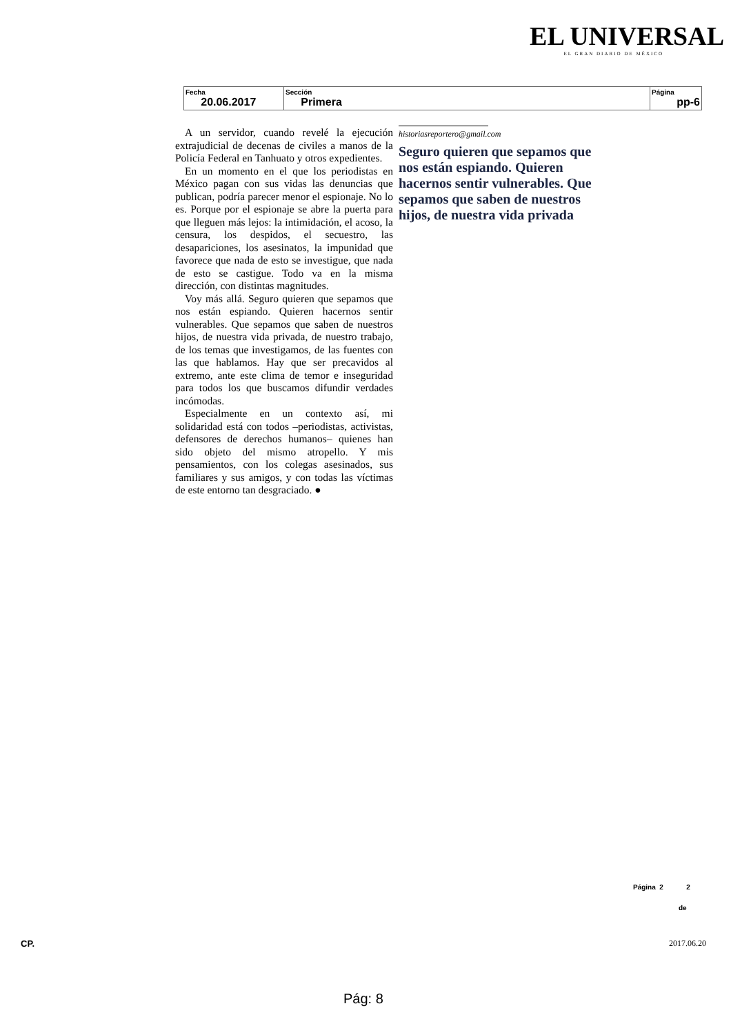EL UNIVERSAL
EL GRAN DIARIO DE MÉXICO
| Fecha 20.06.2017 | Sección Primera | Página pp-6 |
A un servidor, cuando revelé la ejecución extrajudicial de decenas de civiles a manos de la Policía Federal en Tanhuato y otros expedientes.
En un momento en el que los periodistas en México pagan con sus vidas las denuncias que publican, podría parecer menor el espionaje. No lo es. Porque por el espionaje se abre la puerta para que lleguen más lejos: la intimidación, el acoso, la censura, los despidos, el secuestro, las desapariciones, los asesinatos, la impunidad que favorece que nada de esto se investigue, que nada de esto se castigue. Todo va en la misma dirección, con distintas magnitudes.
Voy más allá. Seguro quieren que sepamos que nos están espiando. Quieren hacernos sentir vulnerables. Que sepamos que saben de nuestros hijos, de nuestra vida privada, de nuestro trabajo, de los temas que investigamos, de las fuentes con las que hablamos. Hay que ser precavidos al extremo, ante este clima de temor e inseguridad para todos los que buscamos difundir verdades incómodas.
Especialmente en un contexto así, mi solidaridad está con todos –periodistas, activistas, defensores de derechos humanos– quienes han sido objeto del mismo atropello. Y mis pensamientos, con los colegas asesinados, sus familiares y sus amigos, y con todas las víctimas de este entorno tan desgraciado. ●
historiasreportero@gmail.com
Seguro quieren que sepamos que nos están espiando. Quieren hacernos sentir vulnerables. Que sepamos que saben de nuestros hijos, de nuestra vida privada
Página 2 2
de
CP. 2017.06.20
Pág: 8